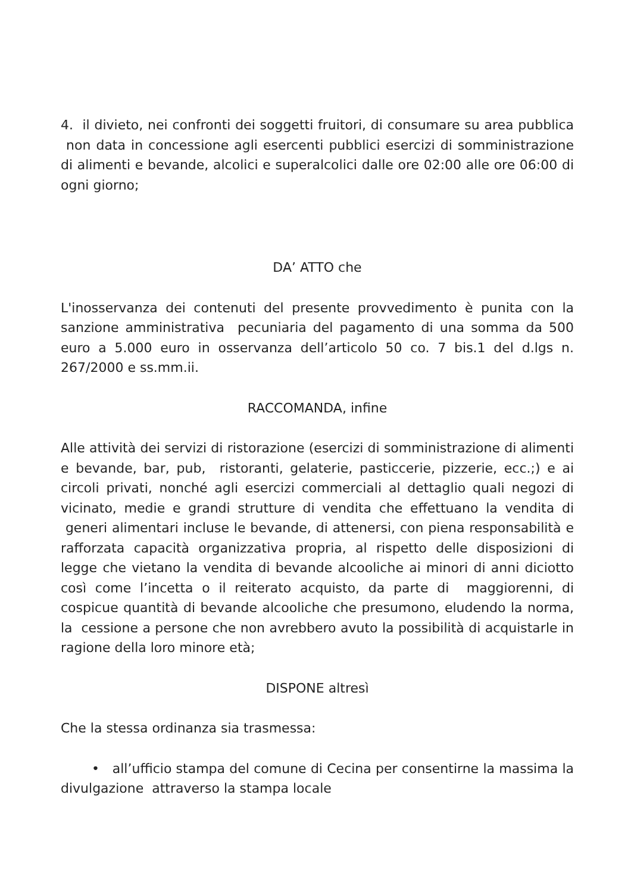4. il divieto, nei confronti dei soggetti fruitori, di consumare su area pubblica non data in concessione agli esercenti pubblici esercizi di somministrazione di alimenti e bevande, alcolici e superalcolici dalle ore 02:00 alle ore 06:00 di ogni giorno;
DA’ ATTO che
L'inosservanza dei contenuti del presente provvedimento è punita con la sanzione amministrativa pecuniaria del pagamento di una somma da 500 euro a 5.000 euro in osservanza dell’articolo 50 co. 7 bis.1 del d.lgs n. 267/2000 e ss.mm.ii.
RACCOMANDA, infine
Alle attività dei servizi di ristorazione (esercizi di somministrazione di alimenti e bevande, bar, pub, ristoranti, gelaterie, pasticcerie, pizzerie, ecc.;) e ai circoli privati, nonché agli esercizi commerciali al dettaglio quali negozi di vicinato, medie e grandi strutture di vendita che effettuano la vendita di generi alimentari incluse le bevande, di attenersi, con piena responsabilità e rafforzata capacità organizzativa propria, al rispetto delle disposizioni di legge che vietano la vendita di bevande alcooliche ai minori di anni diciotto così come l’incetta o il reiterato acquisto, da parte di maggiorenni, di cospicue quantità di bevande alcooliche che presumono, eludendo la norma, la cessione a persone che non avrebbero avuto la possibilità di acquistarle in ragione della loro minore età;
DISPONE altresì
Che la stessa ordinanza sia trasmessa:
• all’ufficio stampa del comune di Cecina per consentirne la massima la divulgazione attraverso la stampa locale